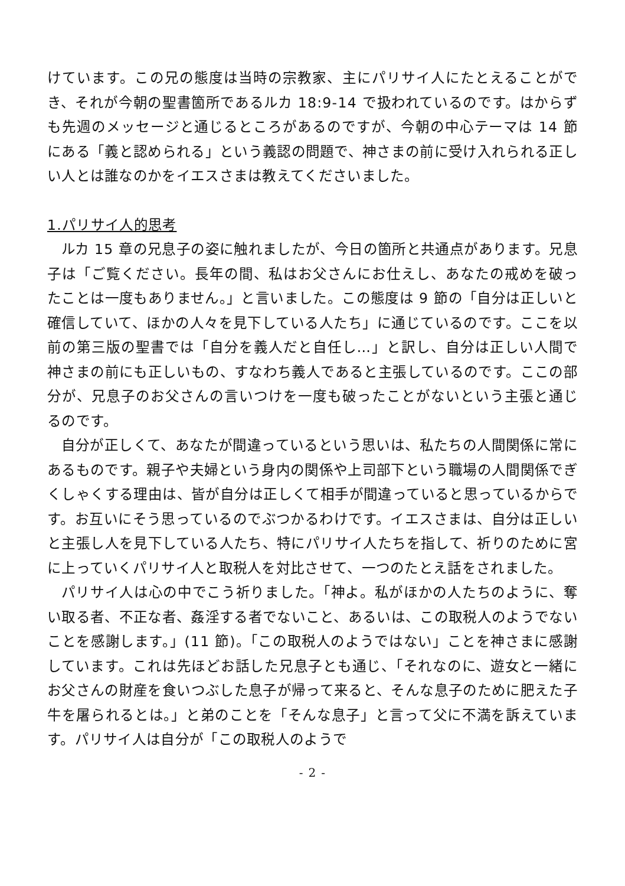けています。この兄の態度は当時の宗教家、主にパリサイ人にたとえることができ、それが今朝の聖書箇所であるルカ 18:9-14 で扱われているのです。はからずも先週のメッセージと通じるところがあるのですが、今朝の中心テーマは 14 節にある「義と認められる」という義認の問題で、神さまの前に受け入れられる正しい人とは誰なのかをイエスさまは教えてくださいました。
1.パリサイ人的思考
ルカ 15 章の兄息子の姿に触れましたが、今日の箇所と共通点があります。兄息子は「ご覧ください。長年の間、私はお父さんにお仕えし、あなたの戒めを破ったことは一度もありません。」と言いました。この態度は 9 節の「自分は正しいと確信していて、ほかの人々を見下している人たち」に通じているのです。ここを以前の第三版の聖書では「自分を義人だと自任し…」と訳し、自分は正しい人間で神さまの前にも正しいもの、すなわち義人であると主張しているのです。ここの部分が、兄息子のお父さんの言いつけを一度も破ったことがないという主張と通じるのです。
自分が正しくて、あなたが間違っているという思いは、私たちの人間関係に常にあるものです。親子や夫婦という身内の関係や上司部下という職場の人間関係でぎくしゃくする理由は、皆が自分は正しくて相手が間違っていると思っているからです。お互いにそう思っているのでぶつかるわけです。イエスさまは、自分は正しいと主張し人を見下している人たち、特にパリサイ人たちを指して、祈りのために宮に上っていくパリサイ人と取税人を対比させて、一つのたとえ話をされました。
パリサイ人は心の中でこう祈りました。「神よ。私がほかの人たちのように、奪い取る者、不正な者、姦淫する者でないこと、あるいは、この取税人のようでないことを感謝します。」(11 節)。「この取税人のようではない」ことを神さまに感謝しています。これは先ほどお話した兄息子とも通じ、「それなのに、遊女と一緒にお父さんの財産を食いつぶした息子が帰って来ると、そんな息子のために肥えた子牛を屠られるとは。」と弟のことを「そんな息子」と言って父に不満を訴えています。パリサイ人は自分が「この取税人のようで
- 2 -